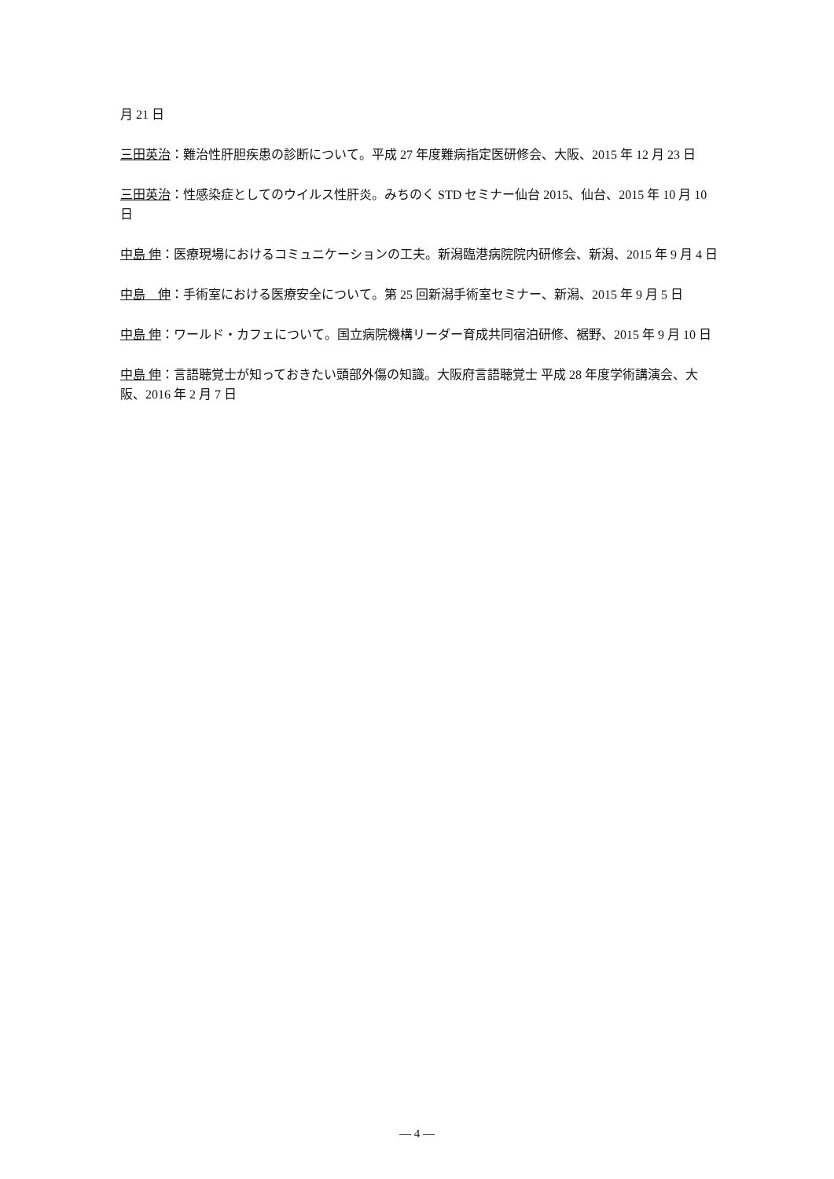月 21 日
三田英治：難治性肝胆疾患の診断について。平成 27 年度難病指定医研修会、大阪、2015 年 12 月 23 日
三田英治：性感染症としてのウイルス性肝炎。みちのく STD セミナー仙台 2015、仙台、2015 年 10 月 10 日
中島 伸：医療現場におけるコミュニケーションの工夫。新潟臨港病院院内研修会、新潟、2015 年 9 月 4 日
中島　伸：手術室における医療安全について。第 25 回新潟手術室セミナー、新潟、2015 年 9 月 5 日
中島 伸：ワールド・カフェについて。国立病院機構リーダー育成共同宿泊研修、裾野、2015 年 9 月 10 日
中島 伸：言語聴覚士が知っておきたい頭部外傷の知識。大阪府言語聴覚士 平成 28 年度学術講演会、大阪、2016 年 2 月 7 日
― 4 ―